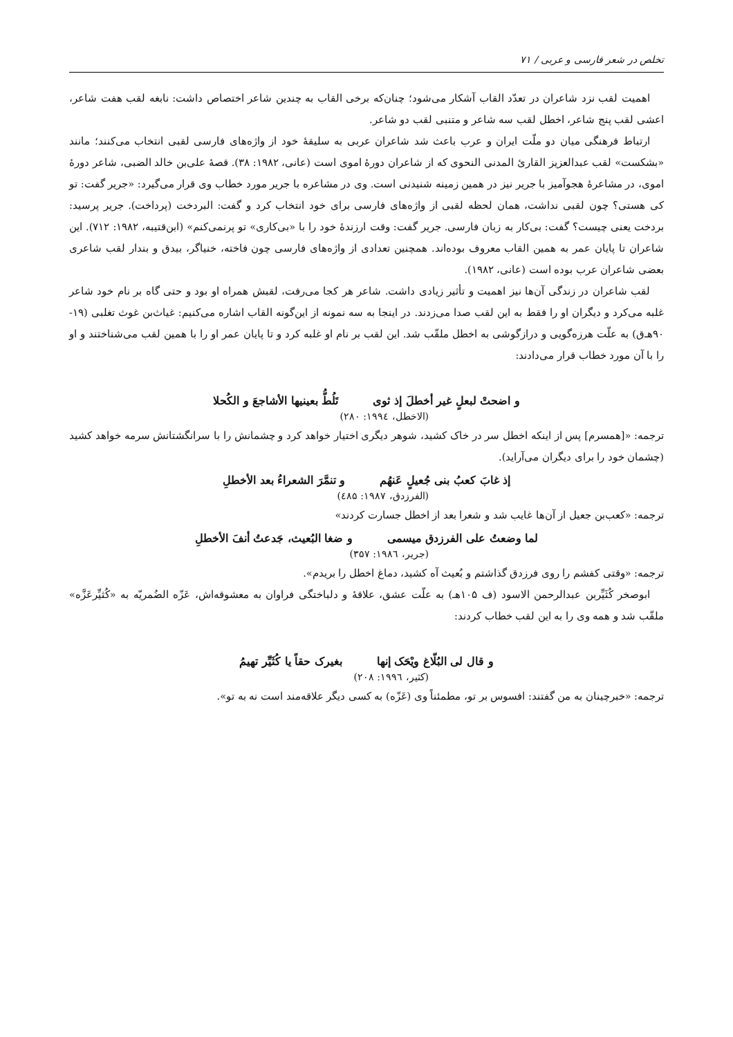تخلص در شعر فارسی و عربی / ۷۱
اهمیت لقب نزد شاعران در تعدّد القاب آشکار می‌شود؛ چنان‌که برخی القاب به چندین شاعر اختصاص داشت: نابغه لقب هفت شاعر، اعشی لقب پنج شاعر، اخطل لقب سه شاعر و متنبی لقب دو شاعر.
ارتباط فرهنگی میان دو ملّت ایران و عرب باعث شد شاعران عربی به سلیقهٔ خود از واژه‌های فارسی لقبی انتخاب می‌کنند؛ مانند «بشکست» لقب عبدالعزیز القارئ المدنی النحوی که از شاعران دورهٔ اموی است (عانی، ۱۹۸۲: ۳۸). قصهٔ علی‌بن خالد الضبی، شاعر دورهٔ اموی، در مشاعرهٔ هجوآمیز با جریر نیز در همین زمینه شنیدنی است. وی در مشاعره با جریر مورد خطاب وی قرار می‌گیرد: «جریر گفت: تو کی هستی؟ چون لقبی نداشت، همان لحظه لقبی از واژه‌های فارسی برای خود انتخاب کرد و گفت: البردخت (پرداخت). جریر پرسید: بردخت یعنی چیست؟ گفت: بی‌کار به زبان فارسی. جریر گفت: وقت ارزندهٔ خود را با «بی‌کاری» تو پرنمی‌کنم» (ابن‌قتیبه، ۱۹۸۲: ۷۱۲). این شاعران تا پایان عمر به همین القاب معروف بوده‌اند. همچنین تعدادی از واژه‌های فارسی چون فاخته، خنیاگر، بیدق و بندار لقب شاعری بعضی شاعران عرب بوده است (عانی، ۱۹۸۲).
لقب شاعران در زندگی آن‌ها نیز اهمیت و تأثیر زیادی داشت. شاعر هر کجا می‌رفت، لقبش همراه او بود و حتی گاه بر نام خود شاعر غلبه می‌کرد و دیگران او را فقط به این لقب صدا می‌زدند. در اینجا به سه نمونه از این‌گونه القاب اشاره می‌کنیم: غیاث‌بن غوث تغلبی (۱۹- ۹۰هـ‌ق) به علّت هرزه‌گویی و درازگوشی به اخطل ملقّب شد. این لقب بر نام او غلبه کرد و تا پایان عمر او را با همین لقب می‌شناختند و او را با آن مورد خطاب قرار می‌دادند:
و اضحتْ لبعلٍ غیر أخطلَ إذ ثوی تَلُطُّ بعینیها الأشاجعَ و الکُحلا
(الاخطل، ۱۹۹٤: ۲۸۰)
ترجمه: «[همسرم] پس از اینکه اخطل سر در خاک کشید، شوهر دیگری اختیار خواهد کرد و چشمانش را با سرانگشتانش سرمه خواهد کشید (چشمان خود را برای دیگران می‌آراید).
إذ غابَ کعبُ بنی جُعیلٍ عَنهُم و تنمَّرَ الشعراءُ بعد الأخطلِ
(الفرزدق، ۱۹۸۷: ٤۸۵)
ترجمه: «کعب‌بن جعیل از آن‌ها غایب شد و شعرا بعد از اخطل جسارت کردند»
لما وضعتُ علی الفرزدق میسمی و ضغا البُعیث، جَدعتُ أنفَ الأخطلِ
(جریر، ۱۹۸٦: ۳۵۷)
ترجمه: «وقتی کفشم را روی فرزدق گذاشتم و بُعیث آه کشید، دماغ اخطل را بریدم».
ابوصخر کُثَیِّربن عبدالرحمن الاسود (ف ۱۰۵هـ) به علّت عشق، علاقهٔ و دلباختگی فراوان به معشوقه‌اش، عَزّه الضُمریّه به «کُثیِّرعَزَّه» ملقّب شد و همه وی را به این لقب خطاب کردند:
و قال لی البُلّاغ ویْحَک إنها بغیرک حقاً یا کُثَیِّر تهیمُ
(کثیر، ۱۹۹٦: ۲۰۸)
ترجمه: «خبرچینان به من گفتند: افسوس بر تو، مطمئناً وی (عَزّه) به کسی دیگر علاقه‌مند است نه به تو».